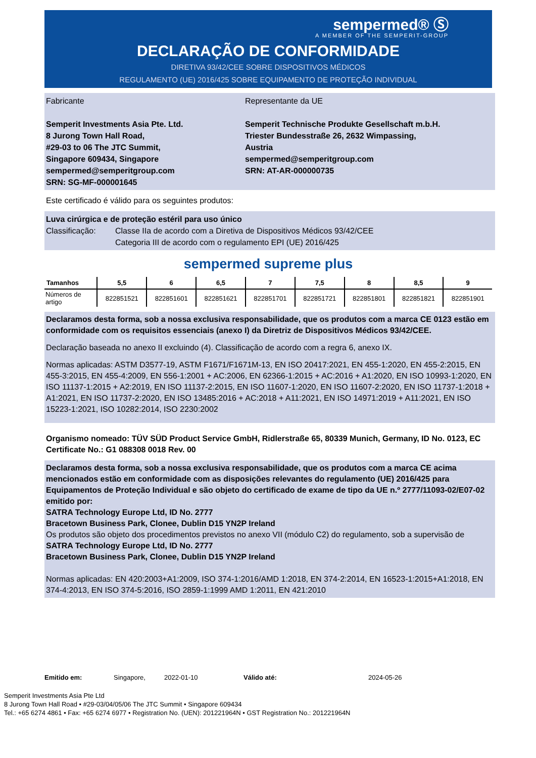sempermed® Ⓢ
A MEMBER OF THE SEMPERIT-GROUP
DECLARAÇÃO DE CONFORMIDADE
DIRETIVA 93/42/CEE SOBRE DISPOSITIVOS MÉDICOS
REGULAMENTO (UE) 2016/425 SOBRE EQUIPAMENTO DE PROTEÇÃO INDIVIDUAL
Fabricante
Semperit Investments Asia Pte. Ltd.
8 Jurong Town Hall Road,
#29-03 to 06 The JTC Summit,
Singapore 609434, Singapore
sempermed@semperitgroup.com
SRN: SG-MF-000001645
Representante da UE
Semperit Technische Produkte Gesellschaft m.b.H.
Triester Bundesstraße 26, 2632 Wimpassing, Austria
sempermed@semperitgroup.com
SRN: AT-AR-000000735
Este certificado é válido para os seguintes produtos:
Luva cirúrgica e de proteção estéril para uso único
Classificação: Classe IIa de acordo com a Diretiva de Dispositivos Médicos 93/42/CEE
Categoria III de acordo com o regulamento EPI (UE) 2016/425
sempermed supreme plus
| Tamanhos | 5,5 | 6 | 6,5 | 7 | 7,5 | 8 | 8,5 | 9 |
| --- | --- | --- | --- | --- | --- | --- | --- | --- |
| Números de artigo | 822851521 | 822851601 | 822851621 | 822851701 | 822851721 | 822851801 | 822851821 | 822851901 |
Declaramos desta forma, sob a nossa exclusiva responsabilidade, que os produtos com a marca CE 0123 estão em conformidade com os requisitos essenciais (anexo I) da Diretriz de Dispositivos Médicos 93/42/CEE.
Declaração baseada no anexo II excluindo (4). Classificação de acordo com a regra 6, anexo IX.
Normas aplicadas: ASTM D3577-19, ASTM F1671/F1671M-13, EN ISO 20417:2021, EN 455-1:2020, EN 455-2:2015, EN 455-3:2015, EN 455-4:2009, EN 556-1:2001 + AC:2006, EN 62366-1:2015 + AC:2016 + A1:2020, EN ISO 10993-1:2020, EN ISO 11137-1:2015 + A2:2019, EN ISO 11137-2:2015, EN ISO 11607-1:2020, EN ISO 11607-2:2020, EN ISO 11737-1:2018 + A1:2021, EN ISO 11737-2:2020, EN ISO 13485:2016 + AC:2018 + A11:2021, EN ISO 14971:2019 + A11:2021, EN ISO 15223-1:2021, ISO 10282:2014, ISO 2230:2002
Organismo nomeado: TÜV SÜD Product Service GmbH, Ridlerstraße 65, 80339 Munich, Germany, ID No. 0123, EC Certificate No.: G1 088308 0018 Rev. 00
Declaramos desta forma, sob a nossa exclusiva responsabilidade, que os produtos com a marca CE acima mencionados estão em conformidade com as disposições relevantes do regulamento (UE) 2016/425 para Equipamentos de Proteção Individual e são objeto do certificado de exame de tipo da UE n.º 2777/11093-02/E07-02 emitido por:
SATRA Technology Europe Ltd, ID No. 2777
Bracetown Business Park, Clonee, Dublin D15 YN2P Ireland
Os produtos são objeto dos procedimentos previstos no anexo VII (módulo C2) do regulamento, sob a supervisão de
SATRA Technology Europe Ltd, ID No. 2777
Bracetown Business Park, Clonee, Dublin D15 YN2P Ireland
Normas aplicadas: EN 420:2003+A1:2009, ISO 374-1:2016/AMD 1:2018, EN 374-2:2014, EN 16523-1:2015+A1:2018, EN 374-4:2013, EN ISO 374-5:2016, ISO 2859-1:1999 AMD 1:2011, EN 421:2010
Emitido em: Singapore, 2022-01-10 Válido até: 2024-05-26
Semperit Investments Asia Pte Ltd
8 Jurong Town Hall Road • #29-03/04/05/06 The JTC Summit • Singapore 609434
Tel.: +65 6274 4861 • Fax: +65 6274 6977 • Registration No. (UEN): 201221964N • GST Registration No.: 201221964N